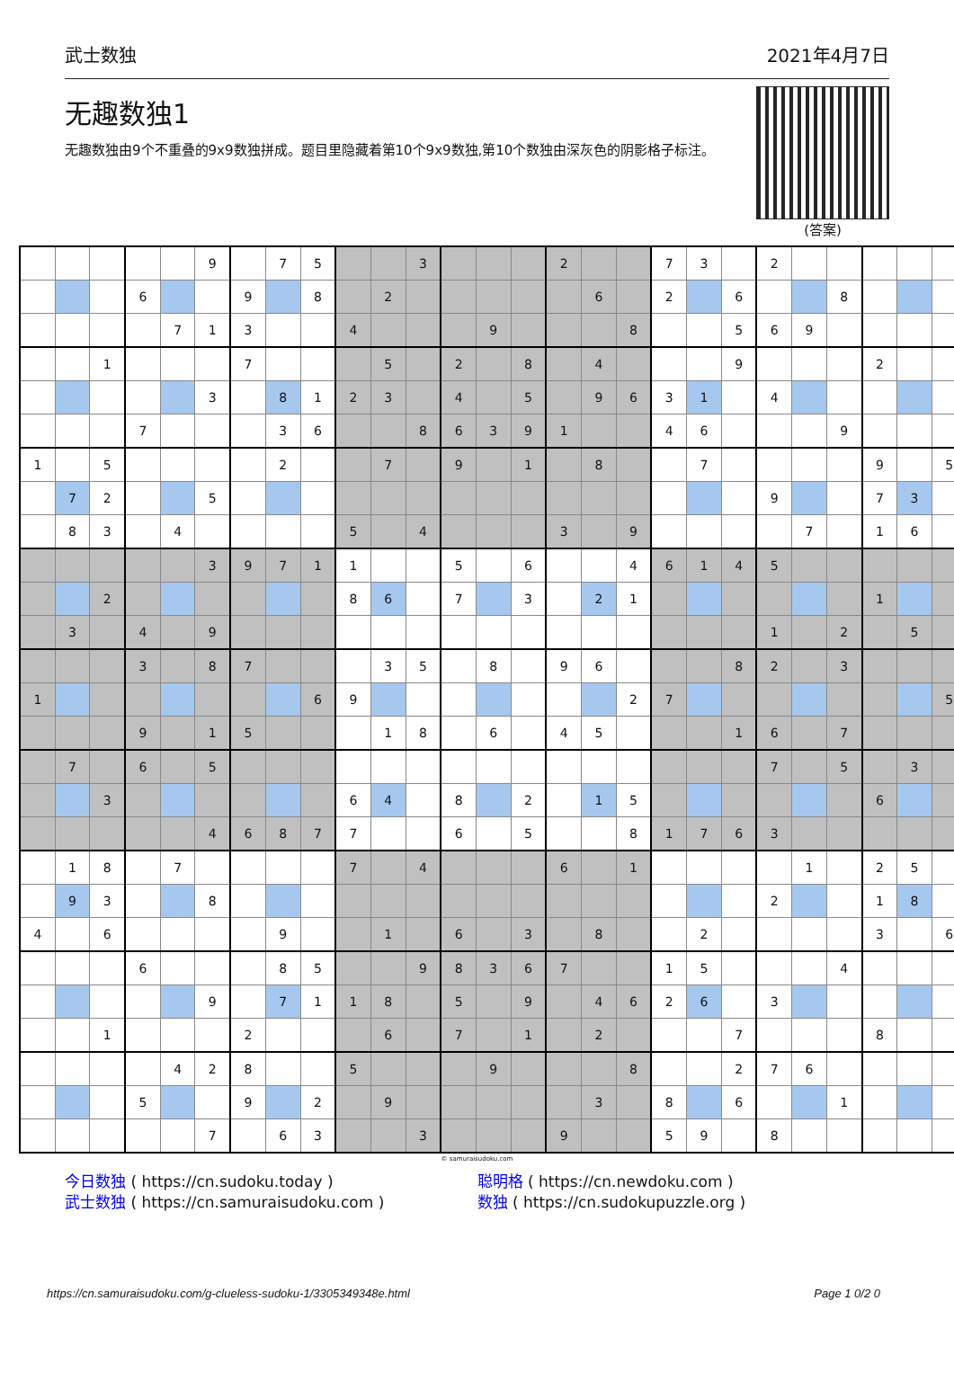武士数独 2021年4月7日
无趣数独1
无趣数独由9个不重叠的9x9数独拼成。题目里隐藏着第10个9x9数独,第10个数独由深灰色的阴影格子标注。
(答案)
| | | | | | 9 | | 7 | 5 | | | 3 | | | | 2 | | | 7 | 3 | | 2 | | | | | |
| | | | 6 | | | 9 | | 8 | | 2 | | | | | | 6 | | 2 | | 6 | | | 8 | | | |
| | | | | 7 | 1 | 3 | | | 4 | | | | 9 | | | | 8 | | | 5 | 6 | 9 | | | | |
| | | 1 | | | | 7 | | | | 5 | | 2 | | 8 | | 4 | | | | 9 | | | | 2 | | |
| | | | | | 3 | | 8 | 1 | 2 | 3 | | 4 | | 5 | | 9 | 6 | 3 | 1 | | 4 | | | | | |
| | | | 7 | | | | 3 | 6 | | | 8 | 6 | 3 | 9 | 1 | | | 4 | 6 | | | | 9 | | | |
| 1 | | 5 | | | | | 2 | | | 7 | | 9 | | 1 | | 8 | | | 7 | | | | | 9 | | 5 |
| | 7 | 2 | | | 5 | | | | | | | | | | | | | | | | 9 | | | 7 | 3 | |
| | 8 | 3 | | 4 | | | | | 5 | | 4 | | | | 3 | | 9 | | | | | 7 | | 1 | 6 | |
| | | | | | 3 | 9 | 7 | 1 | 1 | | | 5 | | 6 | | | 4 | 6 | 1 | 4 | 5 | | | | | |
| | | 2 | | | | | | | 8 | 6 | | 7 | | 3 | | 2 | 1 | | | | | | | 1 | | |
| | 3 | | 4 | | 9 | | | | | | | | | | | | | | | | 1 | | 2 | | 5 | |
| | | | 3 | | 8 | 7 | | | | 3 | 5 | | 8 | | 9 | 6 | | | | 8 | 2 | | 3 | | | |
| 1 | | | | | | | | 6 | 9 | | | | | | | | 2 | 7 | | | | | | | | 5 |
| | | | 9 | | 1 | 5 | | | | 1 | 8 | | 6 | | 4 | 5 | | | | 1 | 6 | | 7 | | | |
| | 7 | | 6 | | 5 | | | | | | | | | | | | | | | | 7 | | 5 | | 3 | |
| | | 3 | | | | | | | 6 | 4 | | 8 | | 2 | | 1 | 5 | | | | | | | 6 | | |
| | | | | | 4 | 6 | 8 | 7 | 7 | | | 6 | | 5 | | | 8 | 1 | 7 | 6 | 3 | | | | | |
| | 1 | 8 | | 7 | | | | | 7 | | 4 | | | | 6 | | 1 | | | | | 1 | | 2 | 5 | |
| | 9 | 3 | | | 8 | | | | | | | | | | | | | | | | 2 | | | 1 | 8 | |
| 4 | | 6 | | | | | 9 | | | 1 | | 6 | | 3 | | 8 | | | 2 | | | | | 3 | | 6 |
| | | | 6 | | | | 8 | 5 | | | 9 | 8 | 3 | 6 | 7 | | | 1 | 5 | | | | 4 | | | |
| | | | | | 9 | | 7 | 1 | 1 | 8 | | 5 | | 9 | | 4 | 6 | 2 | 6 | | 3 | | | | | |
| | | 1 | | | | 2 | | | | 6 | | 7 | | 1 | | 2 | | | | 7 | | | | 8 | | |
| | | | | 4 | 2 | 8 | | | 5 | | | | 9 | | | | 8 | | | 2 | 7 | 6 | | | | |
| | | | 5 | | | 9 | | 2 | | 9 | | | | | | 3 | | 8 | | 6 | | | 1 | | | |
| | | | | | 7 | | 6 | 3 | | | 3 | | | | 9 | | | 5 | 9 | | 8 | | | | | |
© samuraisudoku.com
今日数独 ( https://cn.sudoku.today )
武士数独 ( https://cn.samuraisudoku.com )
聪明格 ( https://cn.newdoku.com )
数独 ( https://cn.sudokupuzzle.org )
https://cn.samuraisudoku.com/g-clueless-sudoku-1/3305349348e.html Page 1 0/2 0